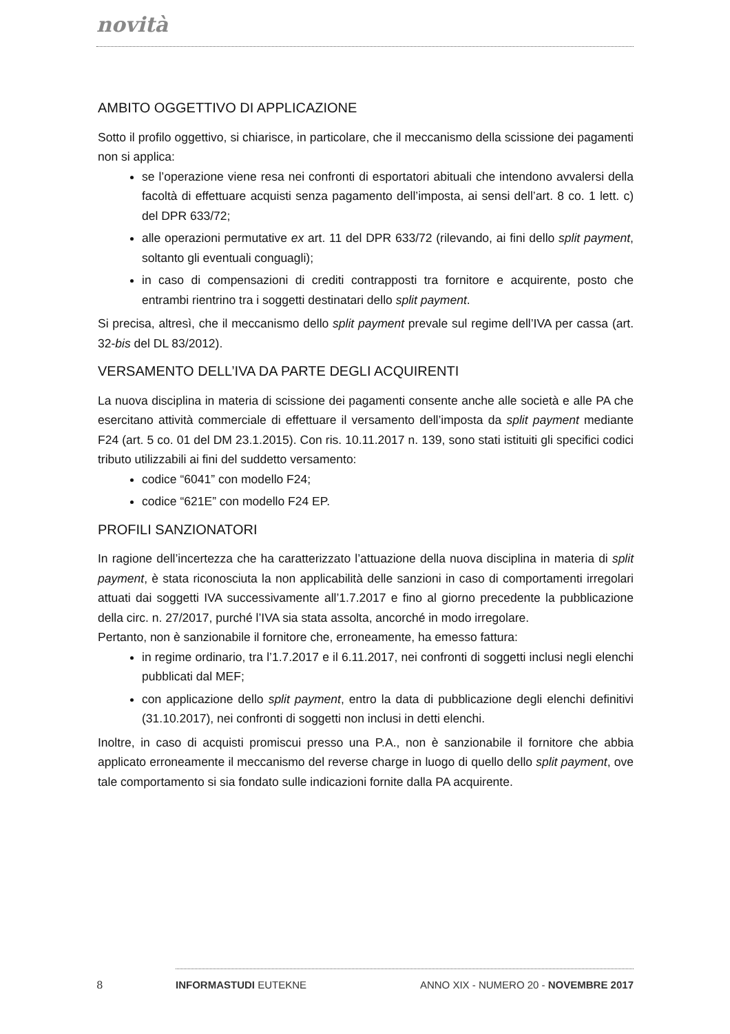novità
AMBITO OGGETTIVO DI APPLICAZIONE
Sotto il profilo oggettivo, si chiarisce, in particolare, che il meccanismo della scissione dei pagamenti non si applica:
se l’operazione viene resa nei confronti di esportatori abituali che intendono avvalersi della facoltà di effettuare acquisti senza pagamento dell’imposta, ai sensi dell’art. 8 co. 1 lett. c) del DPR 633/72;
alle operazioni permutative ex art. 11 del DPR 633/72 (rilevando, ai fini dello split payment, soltanto gli eventuali conguagli);
in caso di compensazioni di crediti contrapposti tra fornitore e acquirente, posto che entrambi rientrino tra i soggetti destinatari dello split payment.
Si precisa, altresì, che il meccanismo dello split payment prevale sul regime dell’IVA per cassa (art. 32-bis del DL 83/2012).
VERSAMENTO DELL’IVA DA PARTE DEGLI ACQUIRENTI
La nuova disciplina in materia di scissione dei pagamenti consente anche alle società e alle PA che esercitano attività commerciale di effettuare il versamento dell’imposta da split payment mediante F24 (art. 5 co. 01 del DM 23.1.2015). Con ris. 10.11.2017 n. 139, sono stati istituiti gli specifici codici tributo utilizzabili ai fini del suddetto versamento:
codice “6041” con modello F24;
codice “621E” con modello F24 EP.
PROFILI SANZIONATORI
In ragione dell’incertezza che ha caratterizzato l’attuazione della nuova disciplina in materia di split payment, è stata riconosciuta la non applicabilità delle sanzioni in caso di comportamenti irregolari attuati dai soggetti IVA successivamente all’1.7.2017 e fino al giorno precedente la pubblicazione della circ. n. 27/2017, purché l’IVA sia stata assolta, ancorché in modo irregolare.
Pertanto, non è sanzionabile il fornitore che, erroneamente, ha emesso fattura:
in regime ordinario, tra l’1.7.2017 e il 6.11.2017, nei confronti di soggetti inclusi negli elenchi pubblicati dal MEF;
con applicazione dello split payment, entro la data di pubblicazione degli elenchi definitivi (31.10.2017), nei confronti di soggetti non inclusi in detti elenchi.
Inoltre, in caso di acquisti promiscui presso una P.A., non è sanzionabile il fornitore che abbia applicato erroneamente il meccanismo del reverse charge in luogo di quello dello split payment, ove tale comportamento si sia fondato sulle indicazioni fornite dalla PA acquirente.
8 INFORMASTUDI EUTEKNE ANNO XIX - NUMERO 20 - NOVEMBRE 2017